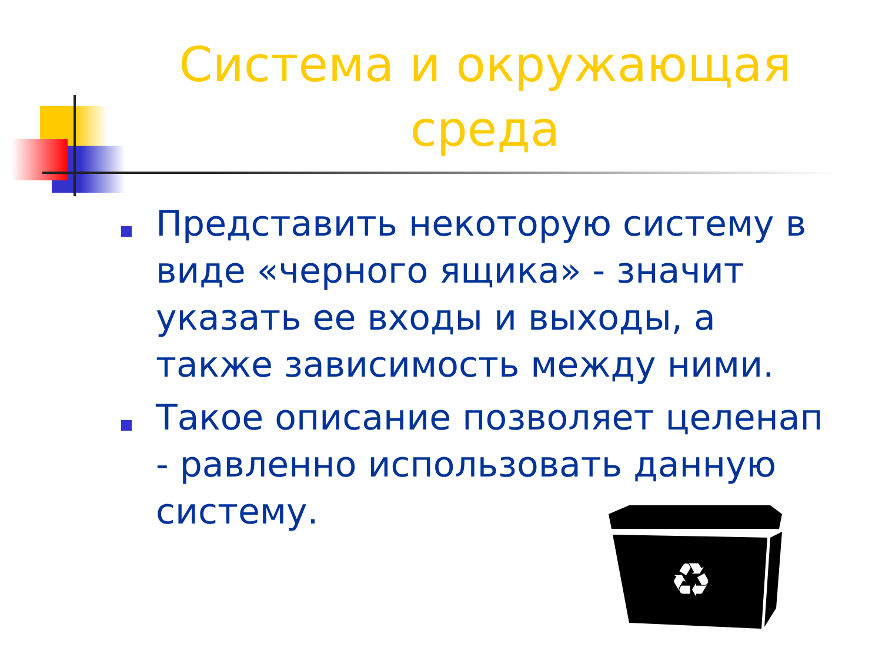Система и окружающая среда
Представить некоторую систему в виде «черного ящика» - значит указать ее входы и выходы, а также зависимость между ними.
Такое описание позволяет целенап - равленно использовать данную систему.
♻